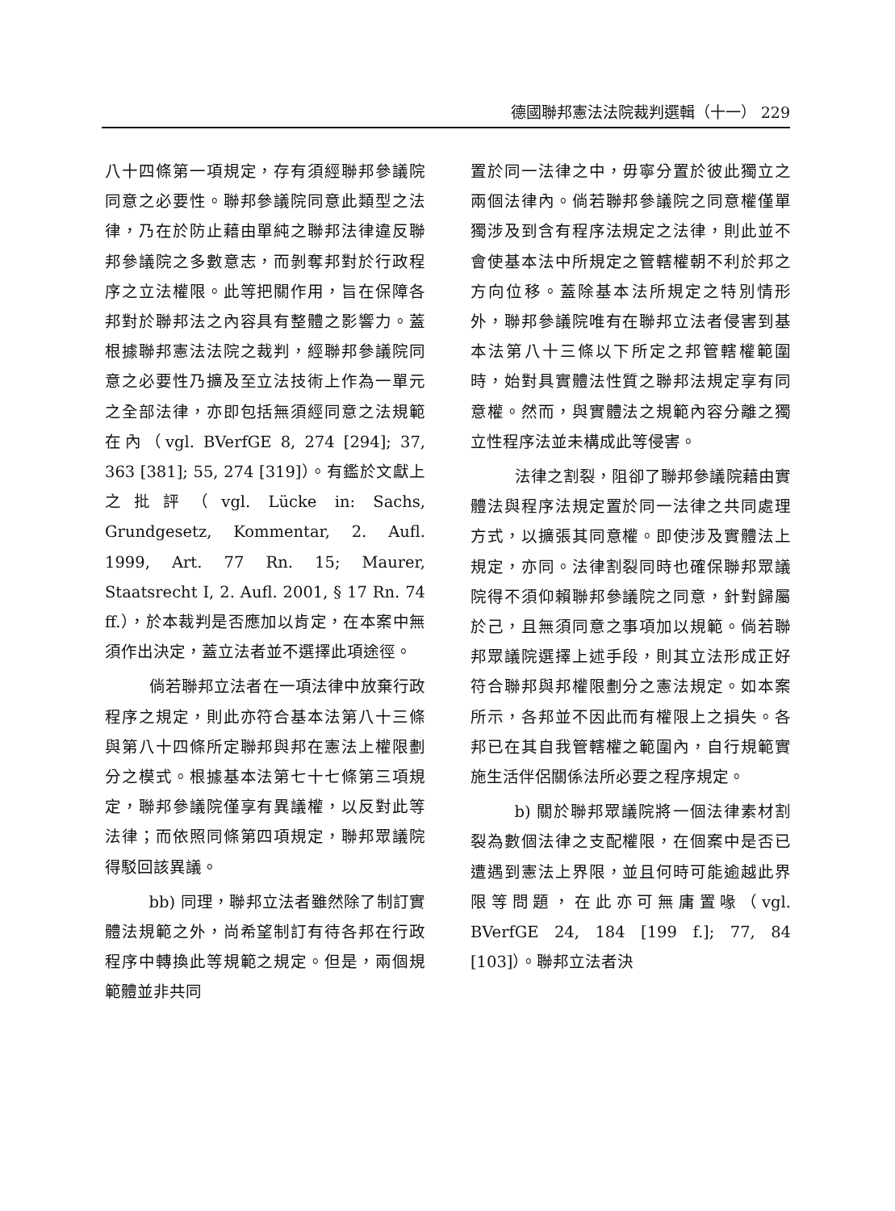德國聯邦憲法法院裁判選輯（十一） 229
八十四條第一項規定，存有須經聯邦參議院同意之必要性。聯邦參議院同意此類型之法律，乃在於防止藉由單純之聯邦法律違反聯邦參議院之多數意志，而剝奪邦對於行政程序之立法權限。此等把關作用，旨在保障各邦對於聯邦法之內容具有整體之影響力。蓋根據聯邦憲法法院之裁判，經聯邦參議院同意之必要性乃擴及至立法技術上作為一單元之全部法律，亦即包括無須經同意之法規範在內（vgl. BVerfGE 8, 274 [294]; 37, 363 [381]; 55, 274 [319]）。有鑑於文獻上之批評（vgl. Lücke in: Sachs, Grundgesetz, Kommentar, 2. Aufl. 1999, Art. 77 Rn. 15; Maurer, Staatsrecht I, 2. Aufl. 2001, § 17 Rn. 74 ff.），於本裁判是否應加以肯定，在本案中無須作出決定，蓋立法者並不選擇此項途徑。
倘若聯邦立法者在一項法律中放棄行政程序之規定，則此亦符合基本法第八十三條與第八十四條所定聯邦與邦在憲法上權限劃分之模式。根據基本法第七十七條第三項規定，聯邦參議院僅享有異議權，以反對此等法律；而依照同條第四項規定，聯邦眾議院得駁回該異議。
bb) 同理，聯邦立法者雖然除了制訂實體法規範之外，尚希望制訂有待各邦在行政程序中轉換此等規範之規定。但是，兩個規範體並非共同
置於同一法律之中，毋寧分置於彼此獨立之兩個法律內。倘若聯邦參議院之同意權僅單獨涉及到含有程序法規定之法律，則此並不會使基本法中所規定之管轄權朝不利於邦之方向位移。蓋除基本法所規定之特別情形外，聯邦參議院唯有在聯邦立法者侵害到基本法第八十三條以下所定之邦管轄權範圍時，始對具實體法性質之聯邦法規定享有同意權。然而，與實體法之規範內容分離之獨立性程序法並未構成此等侵害。
法律之割裂，阻卻了聯邦參議院藉由實體法與程序法規定置於同一法律之共同處理方式，以擴張其同意權。即使涉及實體法上規定，亦同。法律割裂同時也確保聯邦眾議院得不須仰賴聯邦參議院之同意，針對歸屬於己，且無須同意之事項加以規範。倘若聯邦眾議院選擇上述手段，則其立法形成正好符合聯邦與邦權限劃分之憲法規定。如本案所示，各邦並不因此而有權限上之損失。各邦已在其自我管轄權之範圍內，自行規範實施生活伴侶關係法所必要之程序規定。
b) 關於聯邦眾議院將一個法律素材割裂為數個法律之支配權限，在個案中是否已遭遇到憲法上界限，並且何時可能逾越此界限等問題，在此亦可無庸置喙（vgl. BVerfGE 24, 184 [199 f.]; 77, 84 [103]）。聯邦立法者決